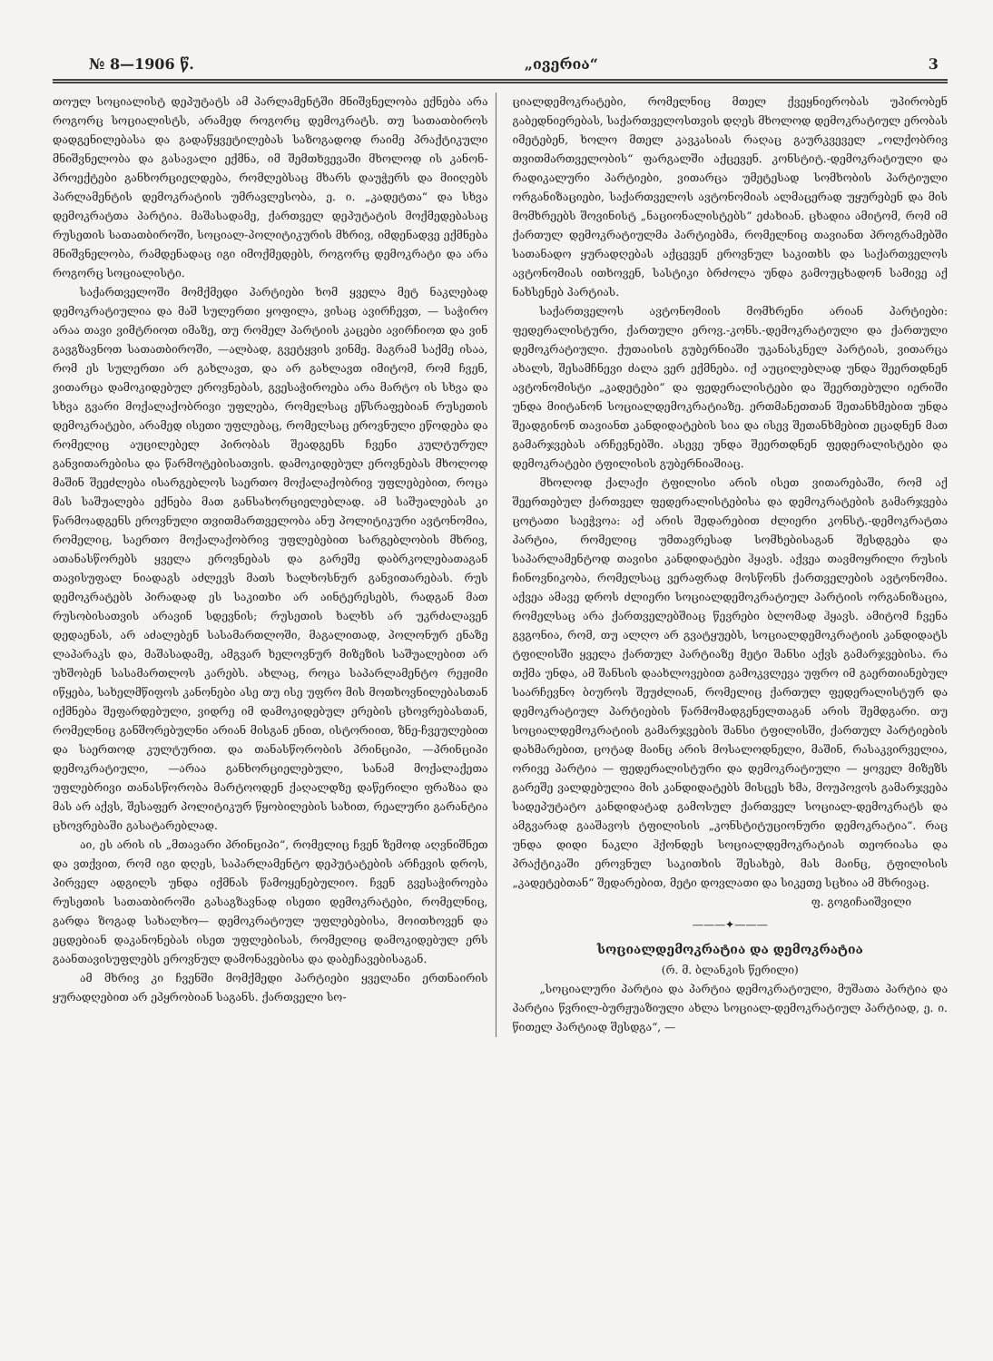№ 8—1906 წ. „ივერია“3
თოულ სოციალისტ დეპუტატს ამ პარლამენტში მნიშვნელობა ექნება არა როგორც სოციალისტს, არამედ როგორც დემოკრატს. თუ სათათბიროს დადგენილებასა და გადაწყვეტილებას საზოგადოდ რაიმე პრაქტიკული მნიშვნელობა და გასავალი ექმნა, იმ შემთხვევაში მხოლოდ ის კანონ-პროექტები განხორციელდება, რომლებსაც მხარს დაუჭერს და მიიღებს პარლამენტის დემოკრატიის უმრავლესობა, ე. ი. „კადეტთა“ და სხვა დემოკრატთა პარტია. მაშასადამე, ქართველ დეპუტატის მოქმედებასაც რუსეთის სათათბიროში, სოციალ-პოლიტიკურის მხრივ, იმდენადვე ექმნება მნიშვნელობა, რამდენადაც იგი იმოქმედებს, როგორც დემოკრატი და არა როგორც სოციალისტი.
საქართველოში მომქმედი პარტიები ხომ ყველა მეტ ნაკლებად დემოკრატიულია და მაშ სულერთი ყოფილა, ვისაც ავირჩევთ, — საჭირო არაა თავი ვიმტრიოთ იმაზე, თუ რომელ პარტიის კაცები ავირჩიოთ და ვინ გავგზავნოთ სათათბიროში, —ალბად, გვეტყვის ვინმე. მაგრამ საქმე ისაა, რომ ეს სულერთი არ გახლავთ, და არ გახლავთ იმიტომ, რომ ჩვენ, ვითარცა დამოკიდებულ ეროვნებას, გვესაჭიროება არა მარტო ის სხვა და სხვა გვარი მოქალაქობრივი უფლება, რომელსაც ეწსრაფებიან რუსეთის დემოკრატები, არამედ ისეთი უფლებაც, რომელსაც ეროვნული ეწოდება და რომელიც აუცილებელ პირობას შეადგენს ჩვენი კულტურულ განვითარებისა და წარმოტებისათვის. დამოკიდებულ ეროვნებას მხოლოდ მაშინ შეეძლება ისარგებლოს საერთო მოქალაქობრივ უფლებებით, როცა მას საშუალება ექნება მათ განსახორციელებლად. ამ საშუალებას კი წარმოადგენს ეროვნული თვითმართველობა ანუ პოლიტიკური ავტონომია, რომელიც, საერთო მოქალაქობრივ უფლებებით სარგებლობის მხრივ, ათანასწორებს ყველა ეროვნებას და გარეშე დაბრკოლებათაგან თავისუფალ ნიადაგს აძლევს მათს ხალხოსნურ განვითარებას. რუს დემოკრატებს პირადად ეს საკითხი არ აინტერესებს, რადგან მათ რუსობისათვის არავინ სდევნის; რუსეთის ხალხს არ უკრძალავენ დედაენას, არ აძალებენ სასამართლოში, მაგალითად, პოლონურ ენაზე ლაპარაკს და, მაშასადამე, ამგვარ ხელოვნურ მიზეზის საშუალებით არ უხშობენ სასამართლოს კარებს. ახლაც, როცა საპარლამენტო რეჟიმი იწყება, სახელმწიფოს კანონები ასე თუ ისე უფრო მის მოთხოვნილებასთან იქმნება შეფარდებული, ვიდრე იმ დამოკიდებულ ერების ცხოვრებასთან, რომელნიც განშორებულნი არიან მისგან ენით, ისტორიით, ზნე-ჩვეულებით და საერთოდ კულტურით. და თანასწორობის პრინციპი, —პრინციპი დემოკრატიული, —არაა განხორციელებული, სანამ მოქალაქეთა უფლებრივი თანასწორობა მარტოოდენ ქაღალდზე დაწერილი ფრაზაა და მას არ აქვს, შესაფერ პოლიტიკურ წყობილების სახით, რეალური გარანტია ცხოვრებაში გასატარებლად.
აი, ეს არის ის „მთავარი პრინციპი“, რომელიც ჩვენ ზემოდ აღვნიშნეთ და ვთქვით, რომ იგი დღეს, საპარლამენტო დეპუტატების არჩევის დროს, პირველ ადგილს უნდა იქმნას წამოყენებულიო. ჩვენ გვესაჭიროება რუსეთის სათათბიროში გასაგზავნად ისეთი დემოკრატები, რომელნიც, გარდა ზოგად სახალხო— დემოკრატიულ უფლებებისა, მოითხოვენ და ეცდებიან დაკანონებას ისეთ უფლებისას, რომელიც დამოკიდებულ ერს გაანთავისუფლებს ეროვნულ დამონავებისა და დაბეჩავებისაგან.
ამ მხრივ კი ჩვენში მომქმედი პარტიები ყველანი ერთნაირის ყურადღებით არ ეპყრობიან საგანს. ქართველი სო-
ციალდემოკრატები, რომელნიც მთელ ქვეყნიერობას უპირობენ გაბედნიერებას, საქართველოსთვის დღეს მხოლოდ დემოკრატიულ ერობას იმეტებენ, ხოლო მთელ კავკასიას რაღაც გაურკვეველ „ოლქობრივ თვითმართველობის“ ფარგალში აქცევენ. კონსტიტ.-დემოკრატიული და რადიკალური პარტიები, ვითარცა უმეტესად სომხობის პარტიული ორგანიზაციები, საქართველოს ავტონომიას ალმაცერად უყურებენ და მის მომხრეებს შოვინისტ „ნაციონალისტებს“ ეძახიან. ცხადია ამიტომ, რომ იმ ქართულ დემოკრატიულმა პარტიებმა, რომელნიც თავიანთ პროგრამებში სათანადო ყურადღებას აქცევენ ეროვნულ საკითხს და საქართველოს ავტონომიას ითხოვენ, სასტიკი ბრძოლა უნდა გამოუცხადონ სამივე აქ ნახსენებ პარტიას.
საქართველოს ავტონომიის მომხრენი არიან პარტიები: ფედერალისტური, ქართული ეროვ.-კონს.-დემოკრატიული და ქართული დემოკრატიული. ქუთაისის გუბერნიაში უკანასკნელ პარტიას, ვითარცა ახალს, შესამჩნევი ძალა ვერ ექმნება. იქ აუცილებლად უნდა შეერთდნენ ავტონომისტი „კადეტები“ და ფედერალისტები და შეერთებული იერიში უნდა მიიტანონ სოციალდემოკრატიაზე. ერთმანეთთან შეთანხმებით უნდა შეადგინონ თავიანთ კანდიდატების სია და ისევ შეთანხმებით ეცადნენ მათ გამარჯვებას არჩევნებში. ასევე უნდა შეერთდნენ ფედერალისტები და დემოკრატები ტფილისის გუბერნიაშიაც.
მხოლოდ ქალაქი ტფილისი არის ისეთ ვითარებაში, რომ აქ შეერთებულ ქართველ ფედერალისტებისა და დემოკრატების გამარჯვება ცოტათი საეჭვოა: აქ არის შედარებით ძლიერი კონსტ.-დემოკრატთა პარტია, რომელიც უმთავრესად სომხებისაგან შესდგება და საპარლამენტოდ თავისი კანდიდატები ჰყავს. აქვეა თავმოყრილი რუსის ჩინოვნიკობა, რომელსაც ვერაფრად მოსწონს ქართველების ავტონომია. აქვეა ამავე დროს ძლიერი სოციალდემოკრატიულ პარტიის ორგანიზაცია, რომელსაც არა ქართველებშიაც წევრები ბლომად ჰყავს. ამიტომ ჩვენა გვგონია, რომ, თუ ალღო არ გვატყუებს, სოციალდემოკრატიის კანდიდატს ტფილისში ყველა ქართულ პარტიაზე მეტი შანსი აქვს გამარჯვებისა. რა თქმა უნდა, ამ შანსის დაახლოვებით გამოკვლევა უფრო იმ გაერთიანებულ საარჩევნო ბიუროს შეუძლიან, რომელიც ქართულ ფედერალისტურ და დემოკრატიულ პარტიების წარმომადგენელთაგან არის შემდგარი. თუ სოციალდემოკრატიის გამარჯვების შანსი ტფილისში, ქართულ პარტიების დახმარებით, ცოტად მაინც არის მოსალოდნელი, მაშინ, რასაკვირველია, ორივე პარტია — ფედერალისტური და დემოკრატიული — ყოველ მიზეზს გარეშე ვალდებულია მის კანდიდატებს მისცეს ხმა, მოუპოვოს გამარჯვება სადეპუტატო კანდიდატად გამოსულ ქართველ სოციალ-დემოკრატს და ამგვარად გააშავოს ტფილისის „კონსტიტუციონური დემოკრატია“. რაც უნდა დიდი ნაკლი ჰქონდეს სოციალდემოკრატიას თეორიასა და პრაქტიკაში ეროვნულ საკითხის შესახებ, მას მაინც, ტფილისის „კადეტებთან“ შედარებით, მეტი დოვლათი და სიკეთე სცხია ამ მხრივაც.
ფ. გოგიჩაიშვილი
———✦———
სოციალდემოკრატია და დემოკრატია
(რ. მ. ბლანკის წერილი)
„სოციალური პარტია და პარტია დემოკრატიული, მუშათა პარტია და პარტია წვრილ-ბურჟუაზიული ახლა სოციალ-დემოკრატიულ პარტიად, ე. ი. წითელ პარტიად შესდგა“, —